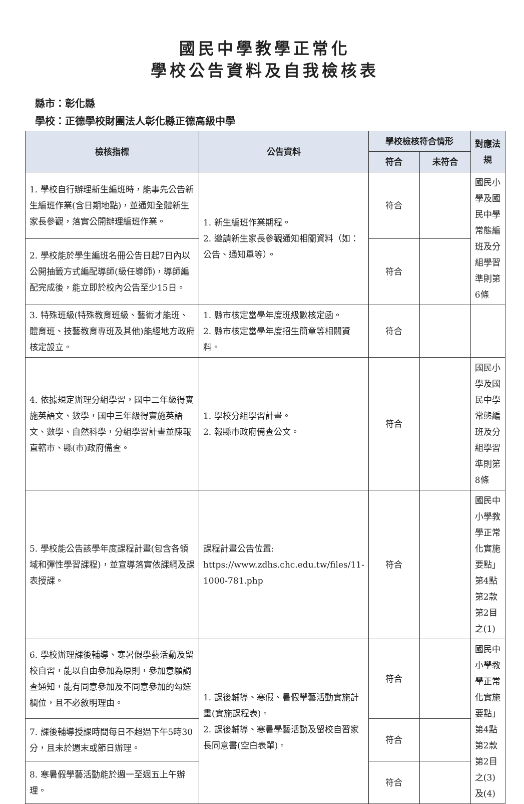國民中學教學正常化
學校公告資料及自我檢核表
縣市：彰化縣
學校：正德學校財團法人彰化縣正德高級中學
| 檢核指標 | 公告資料 | 學校檢核符合情形 | | 對應法規 |
| --- | --- | --- | --- | --- |
| | | 符合 | 未符合 | |
| 1. 學校自行辦理新生編班時，能事先公告新生編班作業(含日期地點)，並通知全體新生家長參觀，落實公開辦理編班作業。 | 1. 新生編班作業期程。 2. 邀請新生家長參觀通知相關資料（如：公告、通知單等）。 | 符合 | | 國民小學及國民中學常態編班及分組學習準則第6條 |
| 2. 學校能於學生編班名冊公告日起7日內以公開抽籤方式編配導師(級任導師)，導師編配完成後，能立即於校內公告至少15日。 | | 符合 | | |
| 3. 特殊班級(特殊教育班級、藝術才能班、體育班、技藝教育專班及其他)能經地方政府核定設立。 | 1. 縣市核定當學年度班級數核定函。 2. 縣市核定當學年度招生簡章等相關資料。 | 符合 | | |
| 4. 依據規定辦理分組學習，國中二年級得實施英語文、數學，國中三年級得實施英語文、數學、自然科學，分組學習計畫並陳報直轄市、縣(市)政府備查。 | 1. 學校分組學習計畫。 2. 報縣市政府備查公文。 | 符合 | | 國民小學及國民中學常態編班及分組學習準則第8條 |
| 5. 學校能公告該學年度課程計畫(包含各領域和彈性學習課程)，並宣導落實依課綱及課表授課。 | 課程計畫公告位置: https://www.zdhs.chc.edu.tw/files/11-1000-781.php | 符合 | | 國民中小學教學正常化實施要點」第4點第2款第2目之(1) |
| 6. 學校辦理課後輔導、寒暑假學藝活動及留校自習，能以自由參加為原則，參加意願調查通知，能有同意參加及不同意參加的勾選欄位，且不必敘明理由。 | 1. 課後輔導、寒假、暑假學藝活動實施計畫(實施課程表)。 2. 課後輔導、寒暑學藝活動及留校自習家長同意書(空白表單)。 | 符合 | | 國民中小學教學正常化實施要點」第4點第2款第2目之(3)及(4) |
| 7. 課後輔導授課時間每日不超過下午5時30分，且未於週末或節日辦理。 | | 符合 | | |
| 8. 寒暑假學藝活動能於週一至週五上午辦理。 | | 符合 | | |